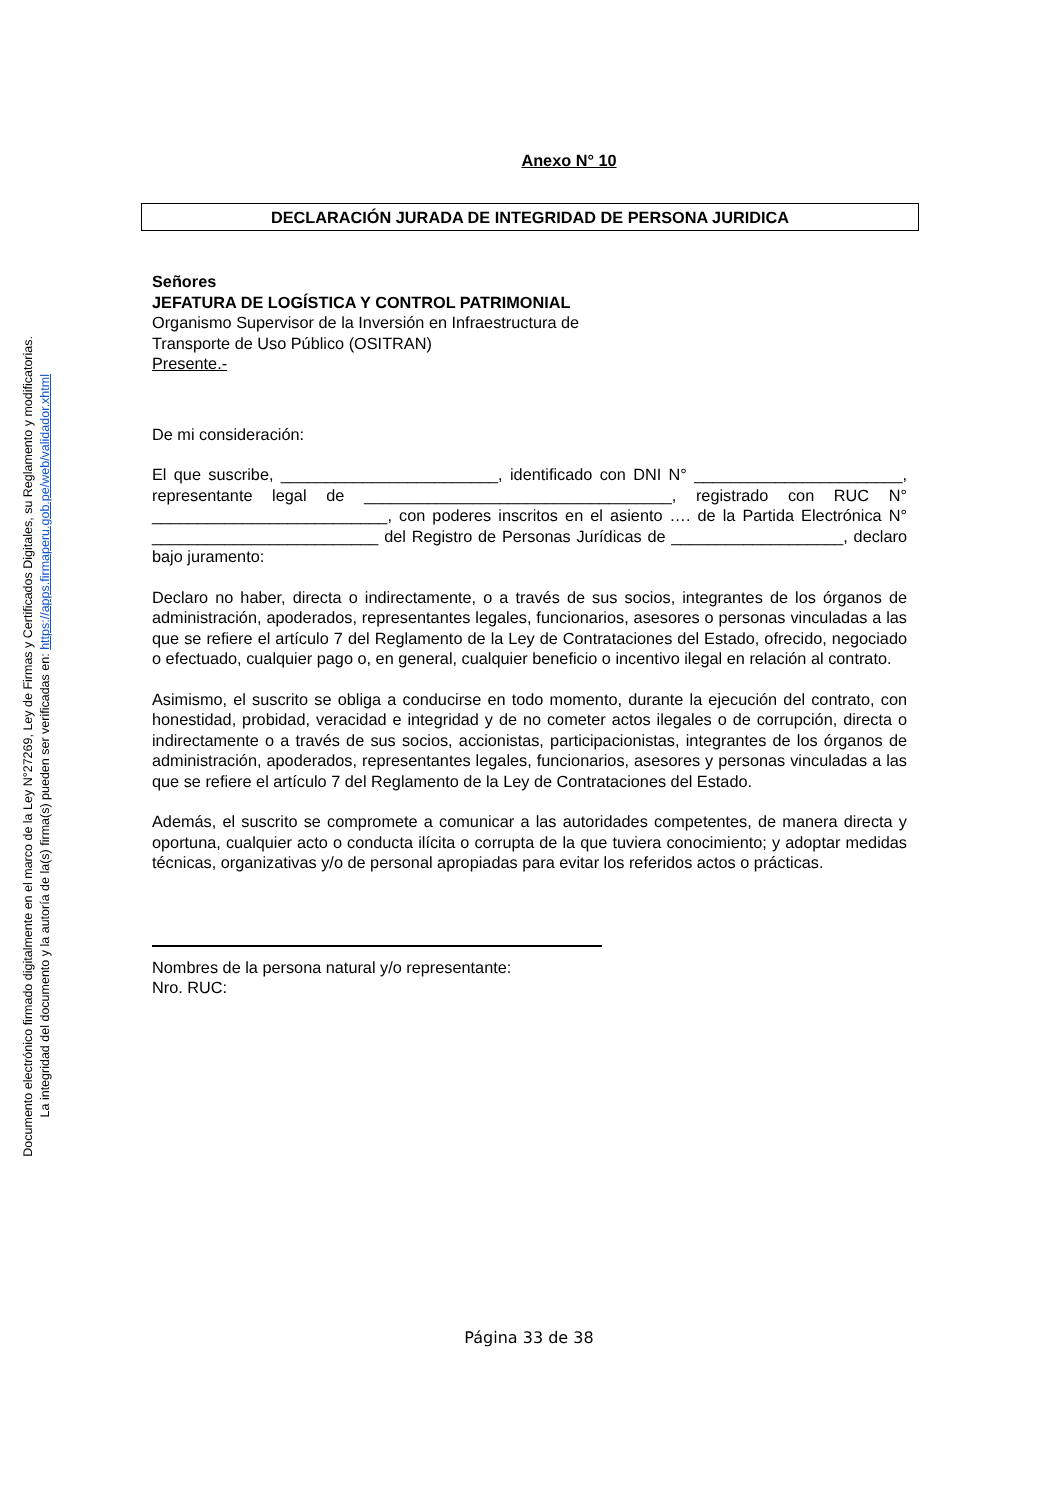Documento electrónico firmado digitalmente en el marco de la Ley N°27269, Ley de Firmas y Certificados Digitales, su Reglamento y modificatorias.
La integridad del documento y la autoría de la(s) firma(s) pueden ser verificadas en: https://apps.firmaperu.gob.pe/web/validador.xhtml
Anexo N° 10
DECLARACIÓN JURADA DE INTEGRIDAD DE PERSONA JURIDICA
Señores
JEFATURA DE LOGÍSTICA Y CONTROL PATRIMONIAL
Organismo Supervisor de la Inversión en Infraestructura de
Transporte de Uso Público (OSITRAN)
Presente.-
De mi consideración:
El que suscribe, ________________________, identificado con DNI N° _______________________, representante legal de __________________________________, registrado con RUC N° __________________________, con poderes inscritos en el asiento …. de la Partida Electrónica N° _________________________ del Registro de Personas Jurídicas de ___________________, declaro bajo juramento:
Declaro no haber, directa o indirectamente, o a través de sus socios, integrantes de los órganos de administración, apoderados, representantes legales, funcionarios, asesores o personas vinculadas a las que se refiere el artículo 7 del Reglamento de la Ley de Contrataciones del Estado, ofrecido, negociado o efectuado, cualquier pago o, en general, cualquier beneficio o incentivo ilegal en relación al contrato.
Asimismo, el suscrito se obliga a conducirse en todo momento, durante la ejecución del contrato, con honestidad, probidad, veracidad e integridad y de no cometer actos ilegales o de corrupción, directa o indirectamente o a través de sus socios, accionistas, participacionistas, integrantes de los órganos de administración, apoderados, representantes legales, funcionarios, asesores y personas vinculadas a las que se refiere el artículo 7 del Reglamento de la Ley de Contrataciones del Estado.
Además, el suscrito se compromete a comunicar a las autoridades competentes, de manera directa y oportuna, cualquier acto o conducta ilícita o corrupta de la que tuviera conocimiento; y adoptar medidas técnicas, organizativas y/o de personal apropiadas para evitar los referidos actos o prácticas.
Nombres de la persona natural y/o representante:
Nro. RUC:
Página 33 de 38